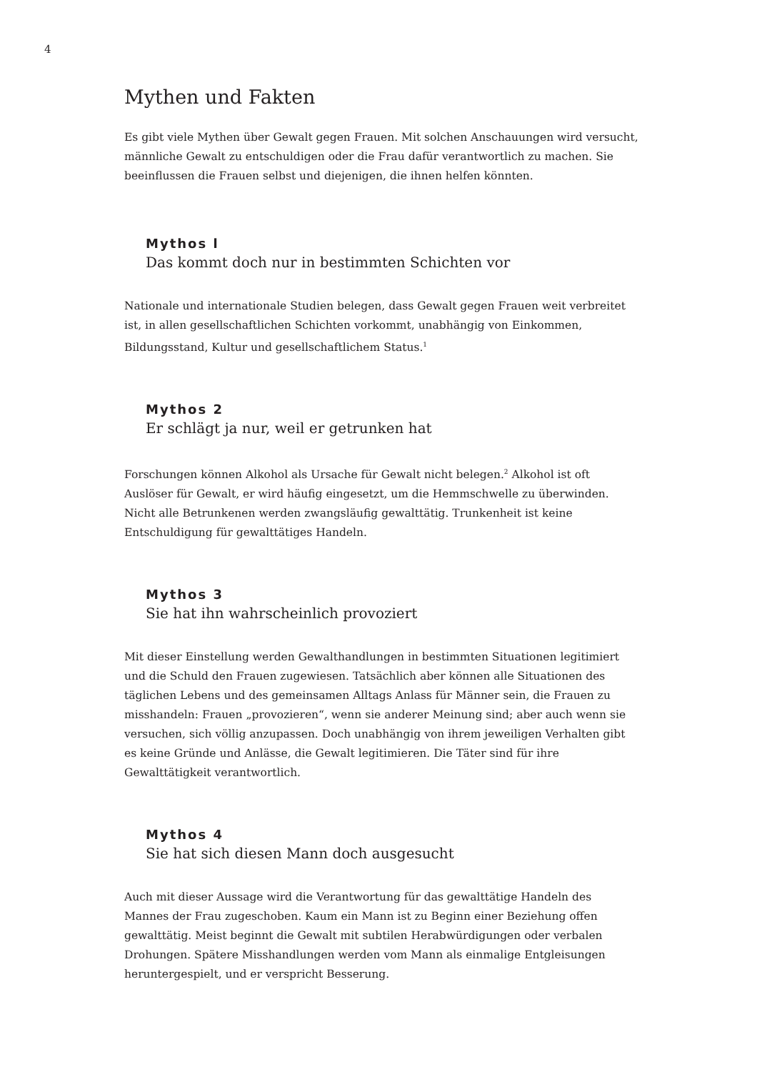4
Mythen und Fakten
Es gibt viele Mythen über Gewalt gegen Frauen. Mit solchen Anschauungen wird versucht, männliche Gewalt zu entschuldigen oder die Frau dafür verantwortlich zu machen. Sie beeinflussen die Frauen selbst und diejenigen, die ihnen helfen könnten.
Mythos l
Das kommt doch nur in bestimmten Schichten vor
Nationale und internationale Studien belegen, dass Gewalt gegen Frauen weit verbreitet ist, in allen gesellschaftlichen Schichten vorkommt, unabhängig von Einkommen, Bildungsstand, Kultur und gesellschaftlichem Status.<sup>1</sup>
Mythos 2
Er schlägt ja nur, weil er getrunken hat
Forschungen können Alkohol als Ursache für Gewalt nicht belegen.<sup>2</sup> Alkohol ist oft Auslöser für Gewalt, er wird häufig eingesetzt, um die Hemmschwelle zu überwinden. Nicht alle Betrunkenen werden zwangsläufig gewalttätig. Trunkenheit ist keine Entschuldigung für gewalttätiges Handeln.
Mythos 3
Sie hat ihn wahrscheinlich provoziert
Mit dieser Einstellung werden Gewalthandlungen in bestimmten Situationen legitimiert und die Schuld den Frauen zugewiesen. Tatsächlich aber können alle Situationen des täglichen Lebens und des gemeinsamen Alltags Anlass für Männer sein, die Frauen zu misshandeln: Frauen „provozieren“, wenn sie anderer Meinung sind; aber auch wenn sie versuchen, sich völlig anzupassen. Doch unabhängig von ihrem jeweiligen Verhalten gibt es keine Gründe und Anlässe, die Gewalt legitimieren. Die Täter sind für ihre Gewalttätigkeit verantwortlich.
Mythos 4
Sie hat sich diesen Mann doch ausgesucht
Auch mit dieser Aussage wird die Verantwortung für das gewalttätige Handeln des Mannes der Frau zugeschoben. Kaum ein Mann ist zu Beginn einer Beziehung offen gewalttätig. Meist beginnt die Gewalt mit subtilen Herabwürdigungen oder verbalen Drohungen. Spätere Misshandlungen werden vom Mann als einmalige Entgleisungen heruntergespielt, und er verspricht Besserung.